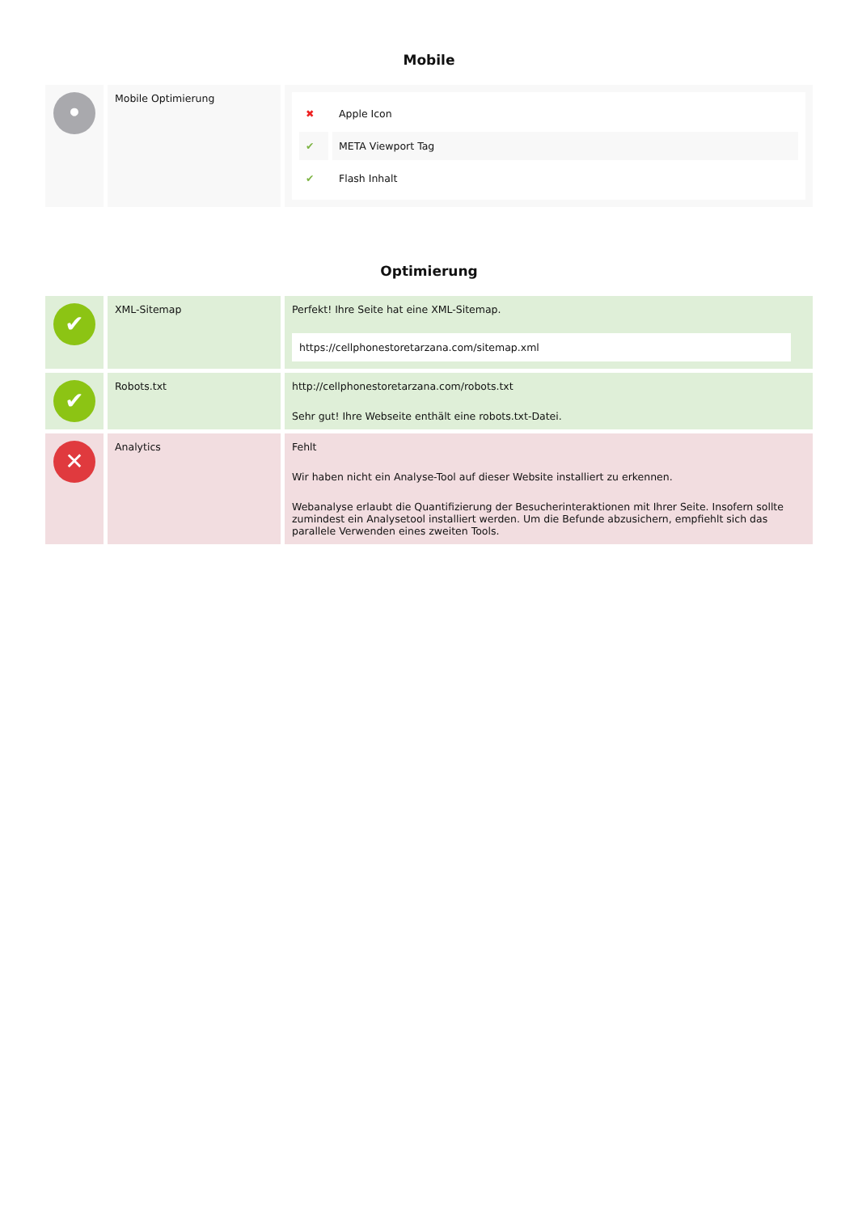Mobile
| • | Mobile Optimierung | / ✖ / Apple Icon / / ✔ / META Viewport Tag / / ✔ / Flash Inhalt / |
Optimierung
| ✔ | XML-Sitemap | Perfekt! Ihre Seite hat eine XML-Sitemap. https://cellphonestoretarzana.com/sitemap.xml |
| ✔ | Robots.txt | http://cellphonestoretarzana.com/robots.txt Sehr gut! Ihre Webseite enthält eine robots.txt-Datei. |
| ✕ | Analytics | Fehlt Wir haben nicht ein Analyse-Tool auf dieser Website installiert zu erkennen. Webanalyse erlaubt die Quantifizierung der Besucherinteraktionen mit Ihrer Seite. Insofern sollte zumindest ein Analysetool installiert werden. Um die Befunde abzusichern, empfiehlt sich das parallele Verwenden eines zweiten Tools. |